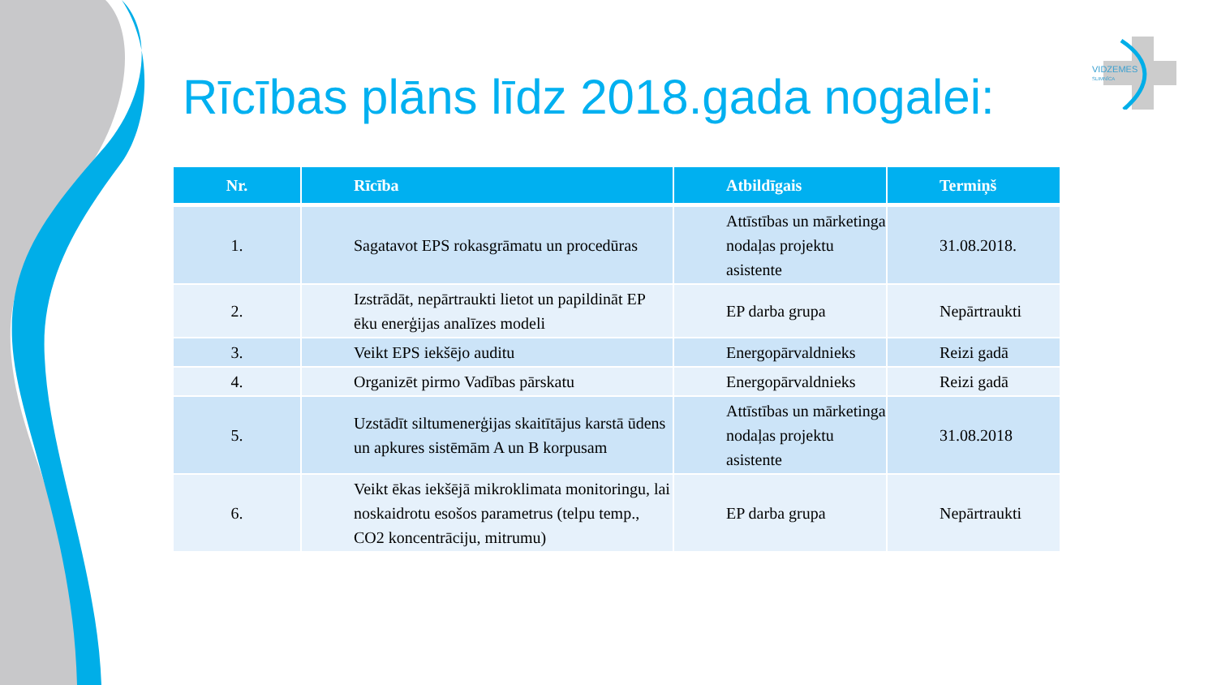Rīcības plāns līdz 2018.gada nogalei:
VIDZEMES
SLIMNĪCA
| Nr. | Rīcība | Atbildīgais | Termiņš |
| --- | --- | --- | --- |
| 1. | Sagatavot EPS rokasgrāmatu un procedūras | Attīstības un mārketinga nodaļas projektu asistente | 31.08.2018. |
| 2. | Izstrādāt, nepārtraukti lietot un papildināt EP ēku enerģijas analīzes modeli | EP darba grupa | Nepārtraukti |
| 3. | Veikt EPS iekšējo auditu | Energopārvaldnieks | Reizi gadā |
| 4. | Organizēt pirmo Vadības pārskatu | Energopārvaldnieks | Reizi gadā |
| 5. | Uzstādīt siltumenerģijas skaitītājus karstā ūdens un apkures sistēmām A un B korpusam | Attīstības un mārketinga nodaļas projektu asistente | 31.08.2018 |
| 6. | Veikt ēkas iekšējā mikroklimata monitoringu, lai noskaidrotu esošos parametrus (telpu temp., CO2 koncentrāciju, mitrumu) | EP darba grupa | Nepārtraukti |